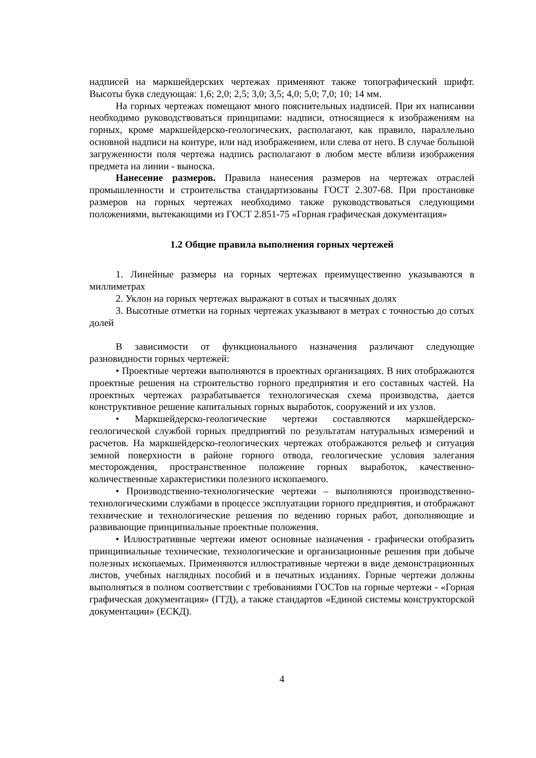надписей на маркшейдерских чертежах применяют также топографический шрифт. Высоты букв следующая: 1,6; 2,0; 2,5; 3,0; 3,5; 4,0; 5,0; 7,0; 10; 14 мм.
На горных чертежах помещают много пояснительных надписей. При их написании необходимо руководствоваться принципами: надписи, относящиеся к изображениям на горных, кроме маркшейдерско-геологических, располагают, как правило, параллельно основной надписи на контуре, или над изображением, или слева от него. В случае большой загруженности поля чертежа надпись располагают в любом месте вблизи изображения предмета на линии - выноска.
Нанесение размеров. Правила нанесения размеров на чертежах отраслей промышленности и строительства стандартизованы ГОСТ 2.307-68. При простановке размеров на горных чертежах необходимо также руководствоваться следующими положениями, вытекающими из ГОСТ 2.851-75 «Горная графическая документация»
1.2 Общие правила выполнения горных чертежей
1. Линейные размеры на горных чертежах преимущественно указываются в миллиметрах
2. Уклон на горных чертежах выражают в сотых и тысячных долях
3. Высотные отметки на горных чертежах указывают в метрах с точностью до сотых долей
В зависимости от функционального назначения различают следующие разновидности горных чертежей:
• Проектные чертежи выполняются в проектных организациях. В них отображаются проектные решения на строительство горного предприятия и его составных частей. На проектных чертежах разрабатывается технологическая схема производства, дается конструктивное решение капитальных горных выработок, сооружений и их узлов.
• Маркшейдерско-геологические чертежи составляются маркшейдерско-геологической службой горных предприятий по результатам натуральных измерений и расчетов. На маркшейдерско-геологических чертежах отображаются рельеф и ситуация земной поверхности в районе горного отвода, геологические условия залегания месторождения, пространственное положение горных выработок, качественно-количественные характеристики полезного ископаемого.
• Производственно-технологические чертежи – выполняются производственно-технологическими службами в процессе эксплуатации горного предприятия, и отображают технические и технологические решения по ведению горных работ, дополняющие и развивающие принципиальные проектные положения.
• Иллюстративные чертежи имеют основные назначения - графически отобразить принципиальные технические, технологические и организационные решения при добыче полезных ископаемых. Применяются иллюстративные чертежи в виде демонстрационных листов, учебных наглядных пособий и в печатных изданиях. Горные чертежи должны выполняться в полном соответствии с требованиями ГОСТов на горные чертежи - «Горная графическая документация» (ГГД), а также стандартов «Единой системы конструкторской документации» (ЕСКД).
4